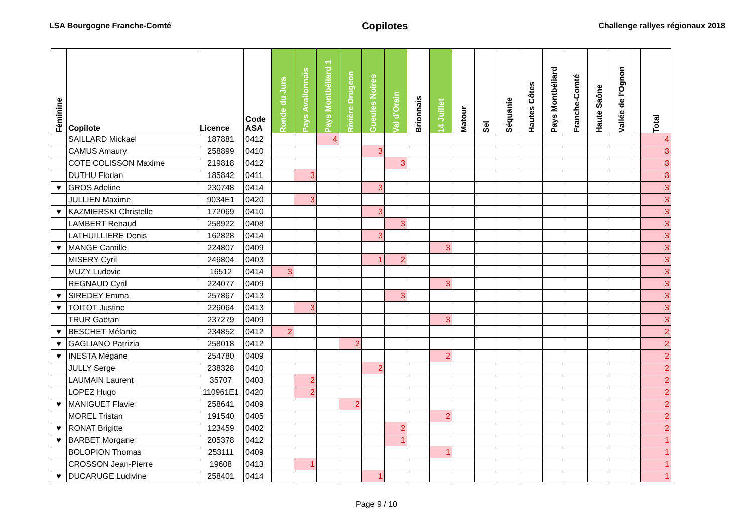LSA Bourgogne Franche-Comté Copilotes Challenge rallyes régionaux 2018
| Féminine | Copilote | Licence | Code ASA | Ronde du Jura | Pays Avallonnais | Pays Montbéliard 1 | Rivière Drugeon | Gueules Noires | Val d'Orain | Brionnais | 14 Juillet | Matour | Sel | Séquanie | Hautes Côtes | Pays Montbéliard | Franche-Comté | Haute Saône | Vallée de l'Ognon | | Total |
| --- | --- | --- | --- | --- | --- | --- | --- | --- | --- | --- | --- | --- | --- | --- | --- | --- | --- | --- | --- | --- | --- |
| | SAILLARD Mickael | 187881 | 0412 | | | 4 | | | | | | | | | | | | | | | 4 |
| | CAMUS Amaury | 258899 | 0410 | | | | | 3 | | | | | | | | | | | | | 3 |
| | COTE COLISSON Maxime | 219818 | 0412 | | | | | | 3 | | | | | | | | | | | | 3 |
| | DUTHU Florian | 185842 | 0411 | | 3 | | | | | | | | | | | | | | | | 3 |
| ♥ | GROS Adeline | 230748 | 0414 | | | | | 3 | | | | | | | | | | | | | 3 |
| | JULLIEN Maxime | 9034E1 | 0420 | | 3 | | | | | | | | | | | | | | | | 3 |
| ♥ | KAZMIERSKI Christelle | 172069 | 0410 | | | | | 3 | | | | | | | | | | | | | 3 |
| | LAMBERT Renaud | 258922 | 0408 | | | | | | 3 | | | | | | | | | | | | 3 |
| | LATHUILLIERE Denis | 162828 | 0414 | | | | | 3 | | | | | | | | | | | | | 3 |
| ♥ | MANGE Camille | 224807 | 0409 | | | | | | | | 3 | | | | | | | | | | 3 |
| | MISERY Cyril | 246804 | 0403 | | | | | 1 | 2 | | | | | | | | | | | | 3 |
| | MUZY Ludovic | 16512 | 0414 | 3 | | | | | | | | | | | | | | | | | 3 |
| | REGNAUD Cyril | 224077 | 0409 | | | | | | | | 3 | | | | | | | | | | 3 |
| ♥ | SIREDEY Emma | 257867 | 0413 | | | | | | 3 | | | | | | | | | | | | 3 |
| ♥ | TOITOT Justine | 226064 | 0413 | | 3 | | | | | | | | | | | | | | | | 3 |
| | TRUR Gaëtan | 237279 | 0409 | | | | | | | | 3 | | | | | | | | | | 3 |
| ♥ | BESCHET Mélanie | 234852 | 0412 | 2 | | | | | | | | | | | | | | | | | 2 |
| ♥ | GAGLIANO Patrizia | 258018 | 0412 | | | | 2 | | | | | | | | | | | | | | 2 |
| ♥ | INESTA Mégane | 254780 | 0409 | | | | | | | | 2 | | | | | | | | | | 2 |
| | JULLY Serge | 238328 | 0410 | | | | | 2 | | | | | | | | | | | | | 2 |
| | LAUMAIN Laurent | 35707 | 0403 | | 2 | | | | | | | | | | | | | | | | 2 |
| | LOPEZ Hugo | 110961E1 | 0420 | | 2 | | | | | | | | | | | | | | | | 2 |
| ♥ | MANIGUET Flavie | 258641 | 0409 | | | | 2 | | | | | | | | | | | | | | 2 |
| | MOREL Tristan | 191540 | 0405 | | | | | | | | 2 | | | | | | | | | | 2 |
| ♥ | RONAT Brigitte | 123459 | 0402 | | | | | | 2 | | | | | | | | | | | | 2 |
| ♥ | BARBET Morgane | 205378 | 0412 | | | | | | 1 | | | | | | | | | | | | 1 |
| | BOLOPION Thomas | 253111 | 0409 | | | | | | | | 1 | | | | | | | | | | 1 |
| | CROSSON Jean-Pierre | 19608 | 0413 | | 1 | | | | | | | | | | | | | | | | 1 |
| ♥ | DUCARUGE Ludivine | 258401 | 0414 | | | | | 1 | | | | | | | | | | | | | 1 |
Page 9 / 10